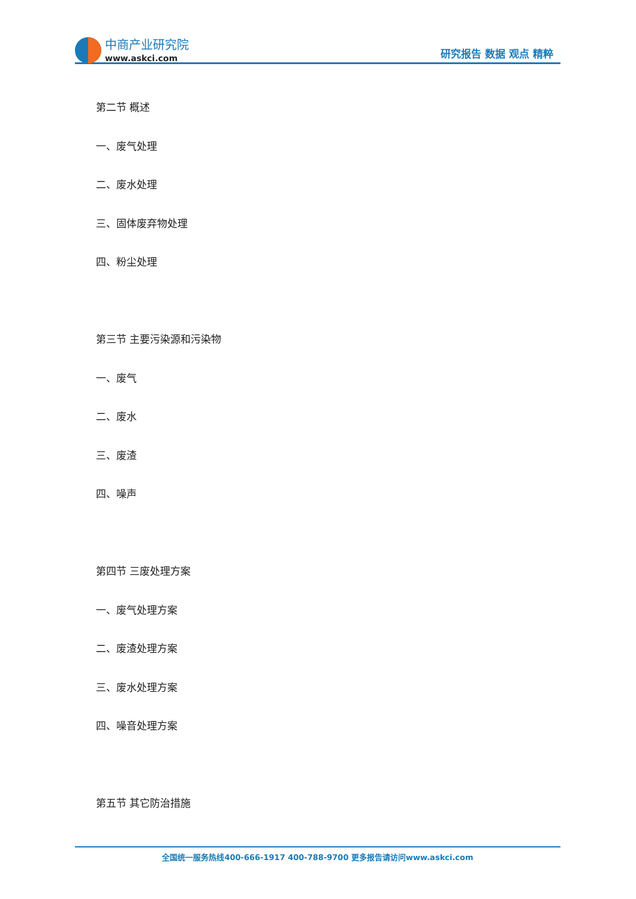中商产业研究院
www.askci.com
研究报告 数据 观点 精粹
第二节 概述
一、废气处理
二、废水处理
三、固体废弃物处理
四、粉尘处理
第三节 主要污染源和污染物
一、废气
二、废水
三、废渣
四、噪声
第四节 三废处理方案
一、废气处理方案
二、废渣处理方案
三、废水处理方案
四、噪音处理方案
第五节 其它防治措施
全国统一服务热线400-666-1917 400-788-9700 更多报告请访问www.askci.com